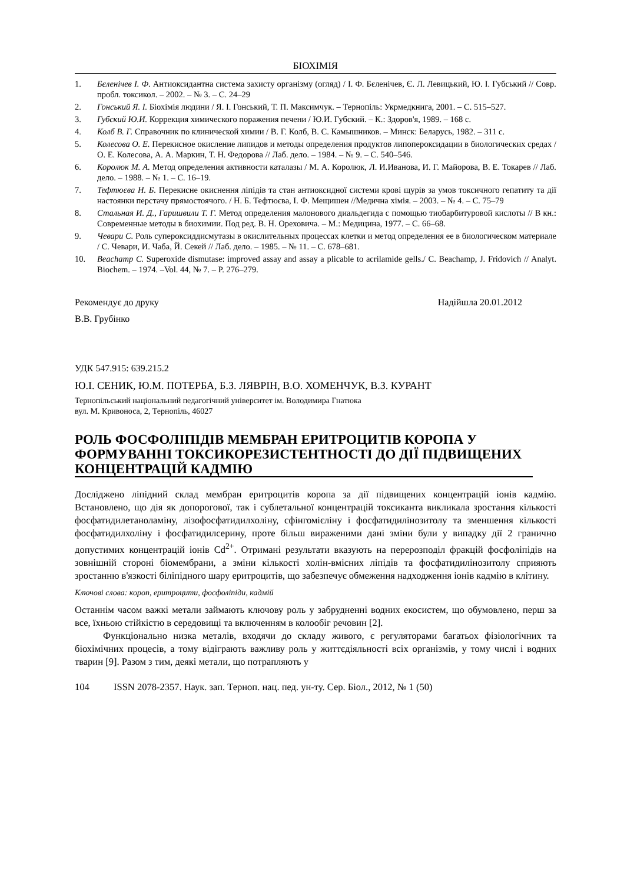БІОХІМІЯ
1. Бєленічев І. Ф. Антиоксидантна система захисту організму (огляд) / І. Ф. Бєленічев, Є. Л. Левицький, Ю. І. Губський // Совр. пробл. токсикол. – 2002. – № 3. – С. 24–29
2. Гонський Я. І. Біохімія людини / Я. І. Гонський, Т. П. Максимчук. – Тернопіль: Укрмедкнига, 2001. – С. 515–527.
3. Губский Ю.И. Коррекция химического поражения печени / Ю.И. Губский. – К.: Здоров'я, 1989. – 168 с.
4. Колб В. Г. Справочник по клинической химии / В. Г. Колб, В. С. Камышников. – Минск: Беларусь, 1982. – 311 с.
5. Колесова О. Е. Перекисное окисление липидов и методы определения продуктов липопероксидации в биологических средах / О. Е. Колесова, А. А. Маркин, Т. Н. Федорова // Лаб. дело. – 1984. – № 9. – С. 540–546.
6. Королюк М. А. Метод определения активности каталазы / М. А. Королюк, Л. И.Иванова, И. Г. Майорова, В. Е. Токарев // Лаб. дело. – 1988. – № 1. – С. 16–19.
7. Тефтюєва Н. Б. Перекисне окиснення ліпідів та стан антиоксидної системи крові щурів за умов токсичного гепатиту та дії настоянки перстачу прямостоячого. / Н. Б. Тефтюєва, І. Ф. Мещишен //Медична хімія. – 2003. – № 4. – С. 75–79
8. Стальная И. Д., Гаришвили Т. Г. Метод определения малонового диальдегида с помощью тиобарбитуровой кислоты // В кн.: Современные методы в биохимии. Под ред. В. Н. Ореховича. – М.: Медицина, 1977. – С. 66–68.
9. Чевари С. Роль супероксиддисмутазы в окислительных процессах клетки и метод определения ее в биологическом материале / С. Чевари, И. Чаба, Й. Секей // Лаб. дело. – 1985. – № 11. – С. 678–681.
10. Beachamp C. Superoxide dismutase: improved assay and assay a plicable to acrilamide gells./ C. Beachamp, J. Fridovich // Analyt. Biochem. – 1974. –Vol. 44, № 7. – P. 276–279.
Рекомендує до друку Надійшла 20.01.2012
В.В. Грубінко
УДК 547.915: 639.215.2
Ю.І. СЕНИК, Ю.М. ПОТЕРБА, Б.З. ЛЯВРІН, В.О. ХОМЕНЧУК, В.З. КУРАНТ
Тернопільський національний педагогічний університет ім. Володимира Гнатюка
вул. М. Кривоноса, 2, Тернопіль, 46027
РОЛЬ ФОСФОЛІПІДІВ МЕМБРАН ЕРИТРОЦИТІВ КОРОПА У ФОРМУВАННІ ТОКСИКОРЕЗИСТЕНТНОСТІ ДО ДІЇ ПІДВИЩЕНИХ КОНЦЕНТРАЦІЙ КАДМІЮ
Досліджено ліпідний склад мембран еритроцитів коропа за дії підвищених концентрацій іонів кадмію. Встановлено, що дія як допорогової, так і сублетальної концентрацій токсиканта викликала зростання кількості фосфатидилетаноламіну, лізофосфатидилхоліну, сфінгомієліну і фосфатидилінозитолу та зменшення кількості фосфатидилхоліну і фосфатидилсерину, проте більш вираженими дані зміни були у випадку дії 2 гранично допустимих концентрацій іонів Cd<sup>2+</sup>. Отримані результати вказують на перерозподіл фракцій фосфоліпідів на зовнішній стороні біомембрани, а зміни кількості холін-вмісних ліпідів та фосфатидилінозитолу сприяють зростанню в'язкості біліпідного шару еритроцитів, що забезпечує обмеження надходження іонів кадмію в клітину.
Ключові слова: короп, еритроцити, фосфоліпіди, кадмій
Останнім часом важкі метали займають ключову роль у забрудненні водних екосистем, що обумовлено, перш за все, їхньою стійкістю в середовищі та включенням в колообіг речовин [2].
Функціонально низка металів, входячи до складу живого, є регуляторами багатьох фізіологічних та біохімічних процесів, а тому відіграють важливу роль у життєдіяльності всіх організмів, у тому числі і водних тварин [9]. Разом з тим, деякі метали, що потрапляють у
104 ISSN 2078-2357. Наук. зап. Терноп. нац. пед. ун-ту. Сер. Біол., 2012, № 1 (50)